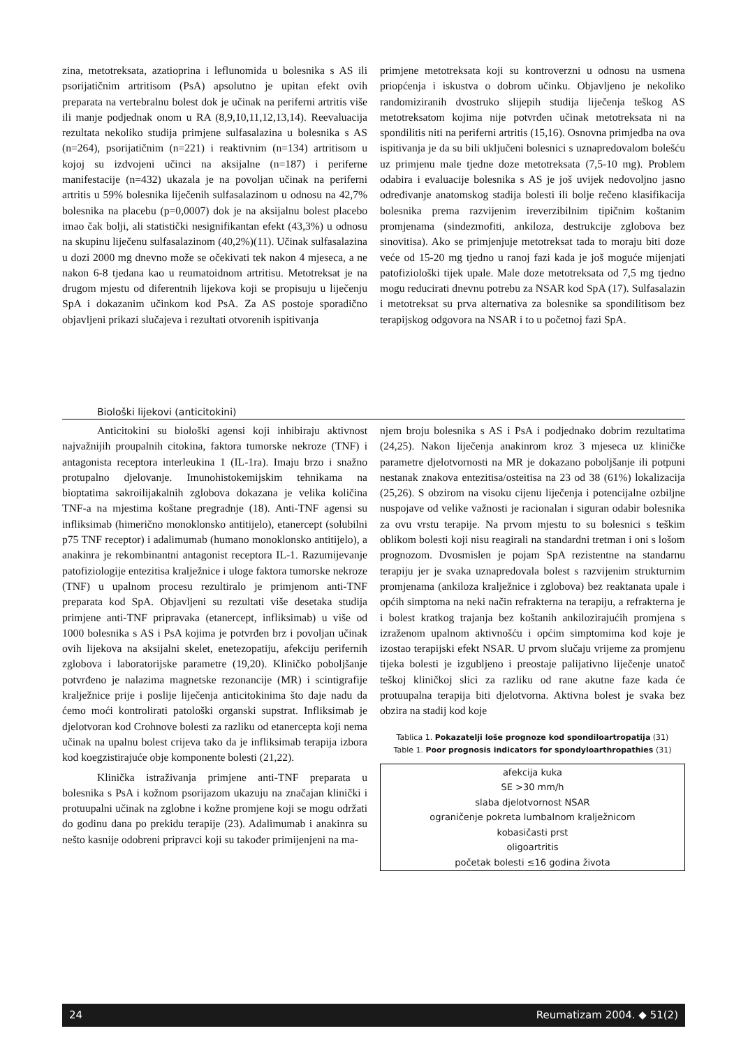zina, metotreksata, azatioprina i leflunomida u bolesnika s AS ili psorijatičnim artritisom (PsA) apsolutno je upitan efekt ovih preparata na vertebralnu bolest dok je učinak na periferni artritis više ili manje podjednak onom u RA (8,9,10,11,12,13,14). Reevaluacija rezultata nekoliko studija primjene sulfasalazina u bolesnika s AS (n=264), psorijatičnim (n=221) i reaktivnim (n=134) artritisom u kojoj su izdvojeni učinci na aksijalne (n=187) i periferne manifestacije (n=432) ukazala je na povoljan učinak na periferni artritis u 59% bolesnika liječenih sulfasalazinom u odnosu na 42,7% bolesnika na placebu (p=0,0007) dok je na aksijalnu bolest placebo imao čak bolji, ali statistički nesignifikantan efekt (43,3%) u odnosu na skupinu liječenu sulfasalazinom (40,2%)(11). Učinak sulfasalazina u dozi 2000 mg dnevno može se očekivati tek nakon 4 mjeseca, a ne nakon 6-8 tjedana kao u reumatoidnom artritisu. Metotreksat je na drugom mjestu od diferentnih lijekova koji se propisuju u liječenju SpA i dokazanim učinkom kod PsA. Za AS postoje sporadično objavljeni prikazi slučajeva i rezultati otvorenih ispitivanja
primjene metotreksata koji su kontroverzni u odnosu na usmena priopćenja i iskustva o dobrom učinku. Objavljeno je nekoliko randomiziranih dvostruko slijepih studija liječenja teškog AS metotreksatom kojima nije potvrđen učinak metotreksata ni na spondilitis niti na periferni artritis (15,16). Osnovna primjedba na ova ispitivanja je da su bili uključeni bolesnici s uznapredovalom bolešću uz primjenu male tjedne doze metotreksata (7,5-10 mg). Problem odabira i evaluacije bolesnika s AS je još uvijek nedovoljno jasno određivanje anatomskog stadija bolesti ili bolje rečeno klasifikacija bolesnika prema razvijenim ireverzibilnim tipičnim koštanim promjenama (sindezmofiti, ankiloza, destrukcije zglobova bez sinovitisa). Ako se primjenjuje metotreksat tada to moraju biti doze veće od 15-20 mg tjedno u ranoj fazi kada je još moguće mijenjati patofiziološki tijek upale. Male doze metotreksata od 7,5 mg tjedno mogu reducirati dnevnu potrebu za NSAR kod SpA (17). Sulfasalazin i metotreksat su prva alternativa za bolesnike sa spondilitisom bez terapijskog odgovora na NSAR i to u početnoj fazi SpA.
Biološki lijekovi (anticitokini)
Anticitokini su biološki agensi koji inhibiraju aktivnost najvažnijih proupalnih citokina, faktora tumorske nekroze (TNF) i antagonista receptora interleukina 1 (IL-1ra). Imaju brzo i snažno protupalno djelovanje. Imunohistokemijskim tehnikama na bioptatima sakroilijakalnih zglobova dokazana je velika količina TNF-a na mjestima koštane pregradnje (18). Anti-TNF agensi su infliksimab (himerično monoklonsko antitijelo), etanercept (solubilni p75 TNF receptor) i adalimumab (humano monoklonsko antitijelo), a anakinra je rekombinantni antagonist receptora IL-1. Razumijevanje patofiziologije entezitisa kralježnice i uloge faktora tumorske nekroze (TNF) u upalnom procesu rezultiralo je primjenom anti-TNF preparata kod SpA. Objavljeni su rezultati više desetaka studija primjene anti-TNF pripravaka (etanercept, infliksimab) u više od 1000 bolesnika s AS i PsA kojima je potvrđen brz i povoljan učinak ovih lijekova na aksijalni skelet, enetezopatiju, afekciju perifernih zglobova i laboratorijske parametre (19,20). Kliničko poboljšanje potvrđeno je nalazima magnetske rezonancije (MR) i scintigrafije kralježnice prije i poslije liječenja anticitokinima što daje nadu da ćemo moći kontrolirati patološki organski supstrat. Infliksimab je djelotvoran kod Crohnove bolesti za razliku od etanercepta koji nema učinak na upalnu bolest crijeva tako da je infliksimab terapija izbora kod koegzistirajuće obje komponente bolesti (21,22).
Klinička istraživanja primjene anti-TNF preparata u bolesnika s PsA i kožnom psorijazom ukazuju na značajan klinički i protuupalni učinak na zglobne i kožne promjene koji se mogu održati do godinu dana po prekidu terapije (23). Adalimumab i anakinra su nešto kasnije odobreni pripravci koji su također primijenjeni na ma-
njem broju bolesnika s AS i PsA i podjednako dobrim rezultatima (24,25). Nakon liječenja anakinrom kroz 3 mjeseca uz kliničke parametre djelotvornosti na MR je dokazano poboljšanje ili potpuni nestanak znakova entezitisa/osteitisa na 23 od 38 (61%) lokalizacija (25,26). S obzirom na visoku cijenu liječenja i potencijalne ozbiljne nuspojave od velike važnosti je racionalan i siguran odabir bolesnika za ovu vrstu terapije. Na prvom mjestu to su bolesnici s teškim oblikom bolesti koji nisu reagirali na standardni tretman i oni s lošom prognozom. Dvosmislen je pojam SpA rezistentne na standarnu terapiju jer je svaka uznapredovala bolest s razvijenim strukturnim promjenama (ankiloza kralježnice i zglobova) bez reaktanata upale i općih simptoma na neki način refrakterna na terapiju, a refrakterna je i bolest kratkog trajanja bez koštanih ankilozirajućih promjena s izraženom upalnom aktivnošću i općim simptomima kod koje je izostao terapijski efekt NSAR. U prvom slučaju vrijeme za promjenu tijeka bolesti je izgubljeno i preostaje palijativno liječenje unatoč teškoj kliničkoj slici za razliku od rane akutne faze kada će protuupalna terapija biti djelotvorna. Aktivna bolest je svaka bez obzira na stadij kod koje
Tablica 1. Pokazatelji loše prognoze kod spondiloartropatija (31)
Table 1. Poor prognosis indicators for spondyloarthropathies (31)
| afekcija kuka SE >30 mm/h slaba djelotvornost NSAR ograničenje pokreta lumbalnom kralježnicom kobasičasti prst oligoartritis početak bolesti ≤16 godina života |
24 Reumatizam 2004. ◆ 51(2)